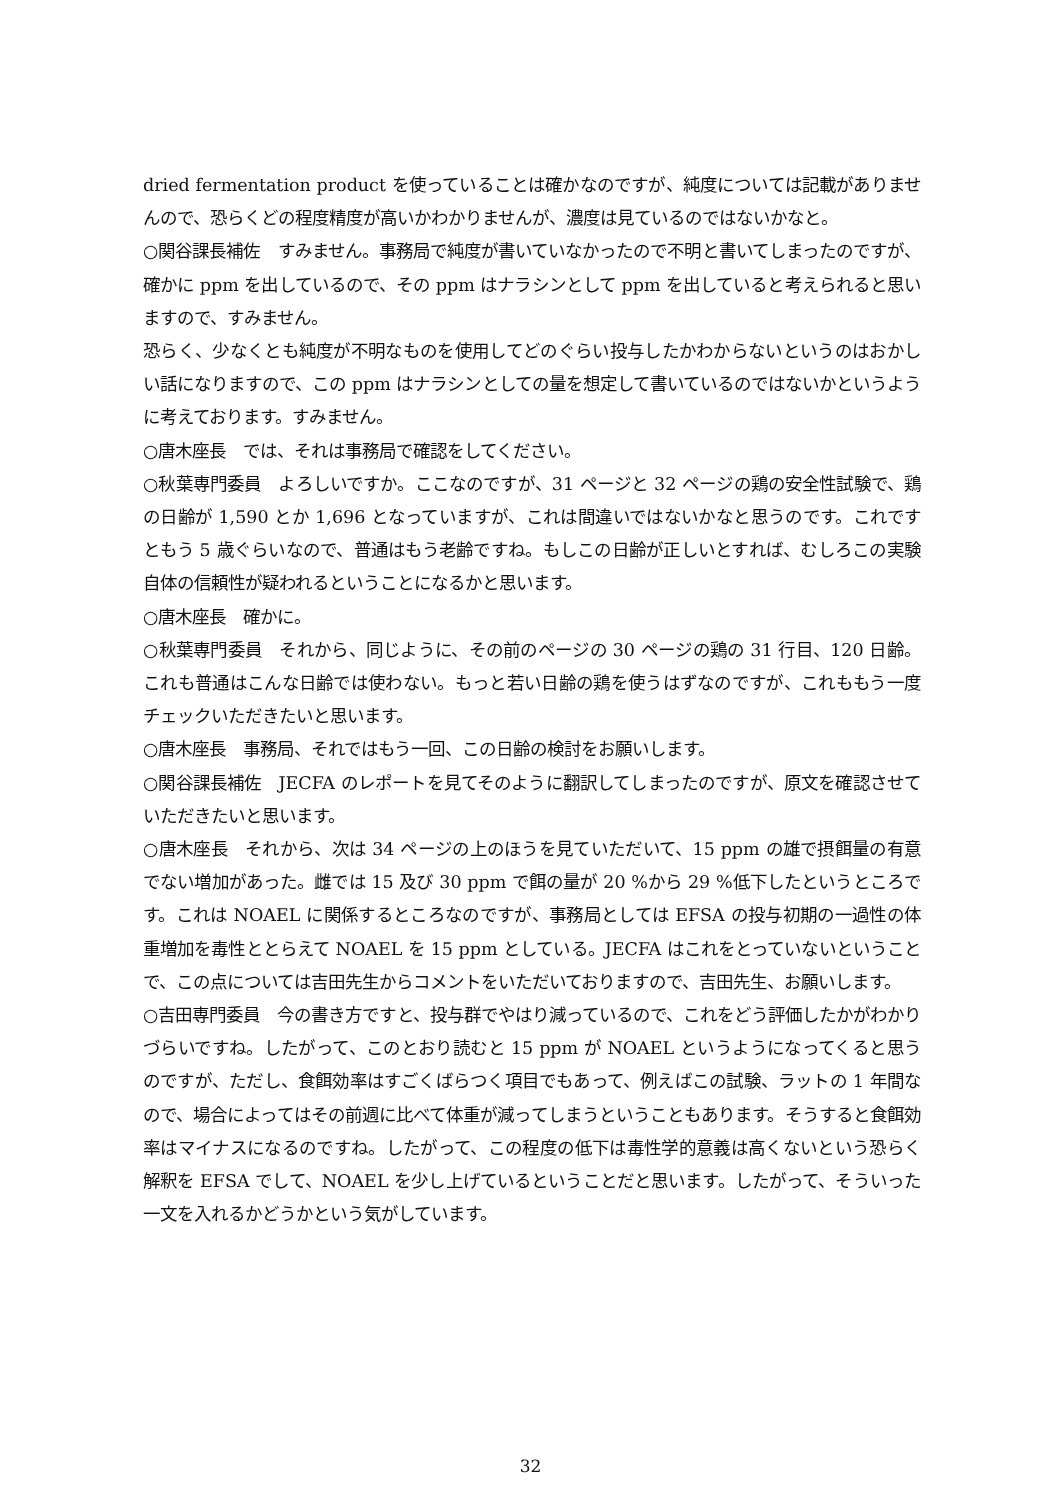dried fermentation product を使っていることは確かなのですが、純度については記載がありませんので、恐らくどの程度精度が高いかわかりませんが、濃度は見ているのではないかなと。
○関谷課長補佐　すみません。事務局で純度が書いていなかったので不明と書いてしまったのですが、確かに ppm を出しているので、その ppm はナラシンとして ppm を出していると考えられると思いますので、すみません。
恐らく、少なくとも純度が不明なものを使用してどのぐらい投与したかわからないというのはおかしい話になりますので、この ppm はナラシンとしての量を想定して書いているのではないかというように考えております。すみません。
○唐木座長　では、それは事務局で確認をしてください。
○秋葉専門委員　よろしいですか。ここなのですが、31 ページと 32 ページの鶏の安全性試験で、鶏の日齢が 1,590 とか 1,696 となっていますが、これは間違いではないかなと思うのです。これですともう 5 歳ぐらいなので、普通はもう老齢ですね。もしこの日齢が正しいとすれば、むしろこの実験自体の信頼性が疑われるということになるかと思います。
○唐木座長　確かに。
○秋葉専門委員　それから、同じように、その前のページの 30 ページの鶏の 31 行目、120 日齢。これも普通はこんな日齢では使わない。もっと若い日齢の鶏を使うはずなのですが、これももう一度チェックいただきたいと思います。
○唐木座長　事務局、それではもう一回、この日齢の検討をお願いします。
○関谷課長補佐　JECFA のレポートを見てそのように翻訳してしまったのですが、原文を確認させていただきたいと思います。
○唐木座長　それから、次は 34 ページの上のほうを見ていただいて、15 ppm の雄で摂餌量の有意でない増加があった。雌では 15 及び 30 ppm で餌の量が 20 %から 29 %低下したというところです。これは NOAEL に関係するところなのですが、事務局としては EFSA の投与初期の一過性の体重増加を毒性ととらえて NOAEL を 15 ppm としている。JECFA はこれをとっていないということで、この点については吉田先生からコメントをいただいておりますので、吉田先生、お願いします。
○吉田専門委員　今の書き方ですと、投与群でやはり減っているので、これをどう評価したかがわかりづらいですね。したがって、このとおり読むと 15 ppm が NOAEL というようになってくると思うのですが、ただし、食餌効率はすごくばらつく項目でもあって、例えばこの試験、ラットの 1 年間なので、場合によってはその前週に比べて体重が減ってしまうということもあります。そうすると食餌効率はマイナスになるのですね。したがって、この程度の低下は毒性学的意義は高くないという恐らく解釈を EFSA でして、NOAEL を少し上げているということだと思います。したがって、そういった一文を入れるかどうかという気がしています。
32